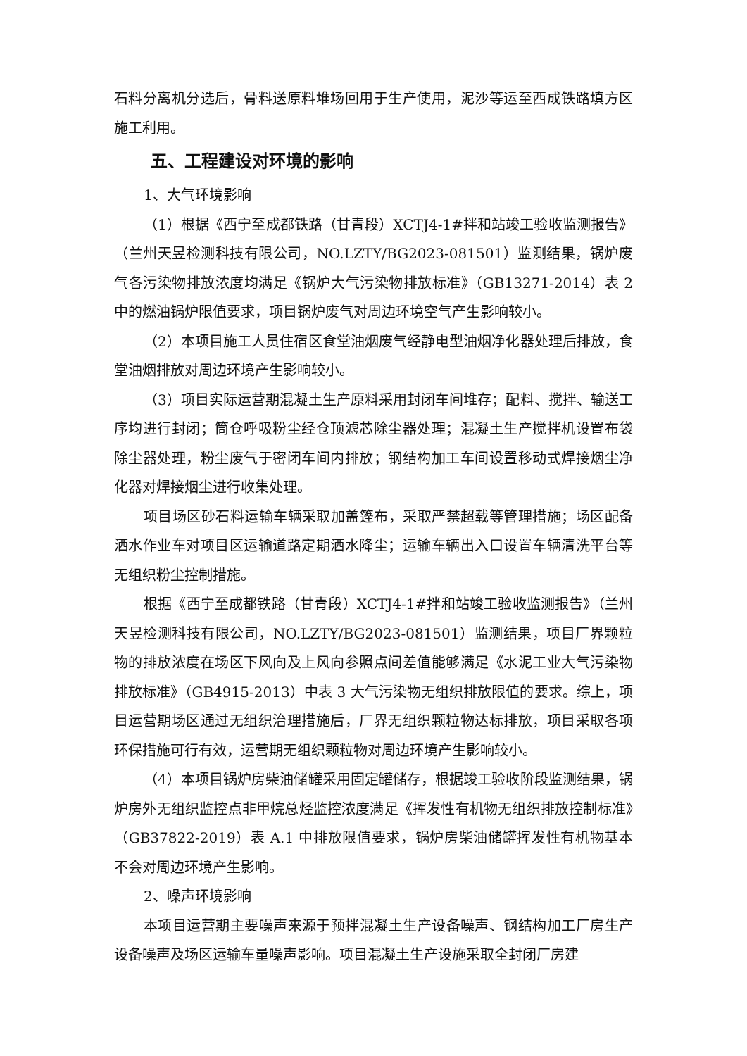石料分离机分选后，骨料送原料堆场回用于生产使用，泥沙等运至西成铁路填方区施工利用。
五、工程建设对环境的影响
1、大气环境影响
（1）根据《西宁至成都铁路（甘青段）XCTJ4-1#拌和站竣工验收监测报告》（兰州天昱检测科技有限公司，NO.LZTY/BG2023-081501）监测结果，锅炉废气各污染物排放浓度均满足《锅炉大气污染物排放标准》（GB13271-2014）表 2 中的燃油锅炉限值要求，项目锅炉废气对周边环境空气产生影响较小。
（2）本项目施工人员住宿区食堂油烟废气经静电型油烟净化器处理后排放，食堂油烟排放对周边环境产生影响较小。
（3）项目实际运营期混凝土生产原料采用封闭车间堆存；配料、搅拌、输送工序均进行封闭；筒仓呼吸粉尘经仓顶滤芯除尘器处理；混凝土生产搅拌机设置布袋除尘器处理，粉尘废气于密闭车间内排放；钢结构加工车间设置移动式焊接烟尘净化器对焊接烟尘进行收集处理。
项目场区砂石料运输车辆采取加盖篷布，采取严禁超载等管理措施；场区配备洒水作业车对项目区运输道路定期洒水降尘；运输车辆出入口设置车辆清洗平台等无组织粉尘控制措施。
根据《西宁至成都铁路（甘青段）XCTJ4-1#拌和站竣工验收监测报告》（兰州天昱检测科技有限公司，NO.LZTY/BG2023-081501）监测结果，项目厂界颗粒物的排放浓度在场区下风向及上风向参照点间差值能够满足《水泥工业大气污染物排放标准》（GB4915-2013）中表 3 大气污染物无组织排放限值的要求。综上，项目运营期场区通过无组织治理措施后，厂界无组织颗粒物达标排放，项目采取各项环保措施可行有效，运营期无组织颗粒物对周边环境产生影响较小。
（4）本项目锅炉房柴油储罐采用固定罐储存，根据竣工验收阶段监测结果，锅炉房外无组织监控点非甲烷总烃监控浓度满足《挥发性有机物无组织排放控制标准》（GB37822-2019）表 A.1 中排放限值要求，锅炉房柴油储罐挥发性有机物基本不会对周边环境产生影响。
2、噪声环境影响
本项目运营期主要噪声来源于预拌混凝土生产设备噪声、钢结构加工厂房生产设备噪声及场区运输车量噪声影响。项目混凝土生产设施采取全封闭厂房建